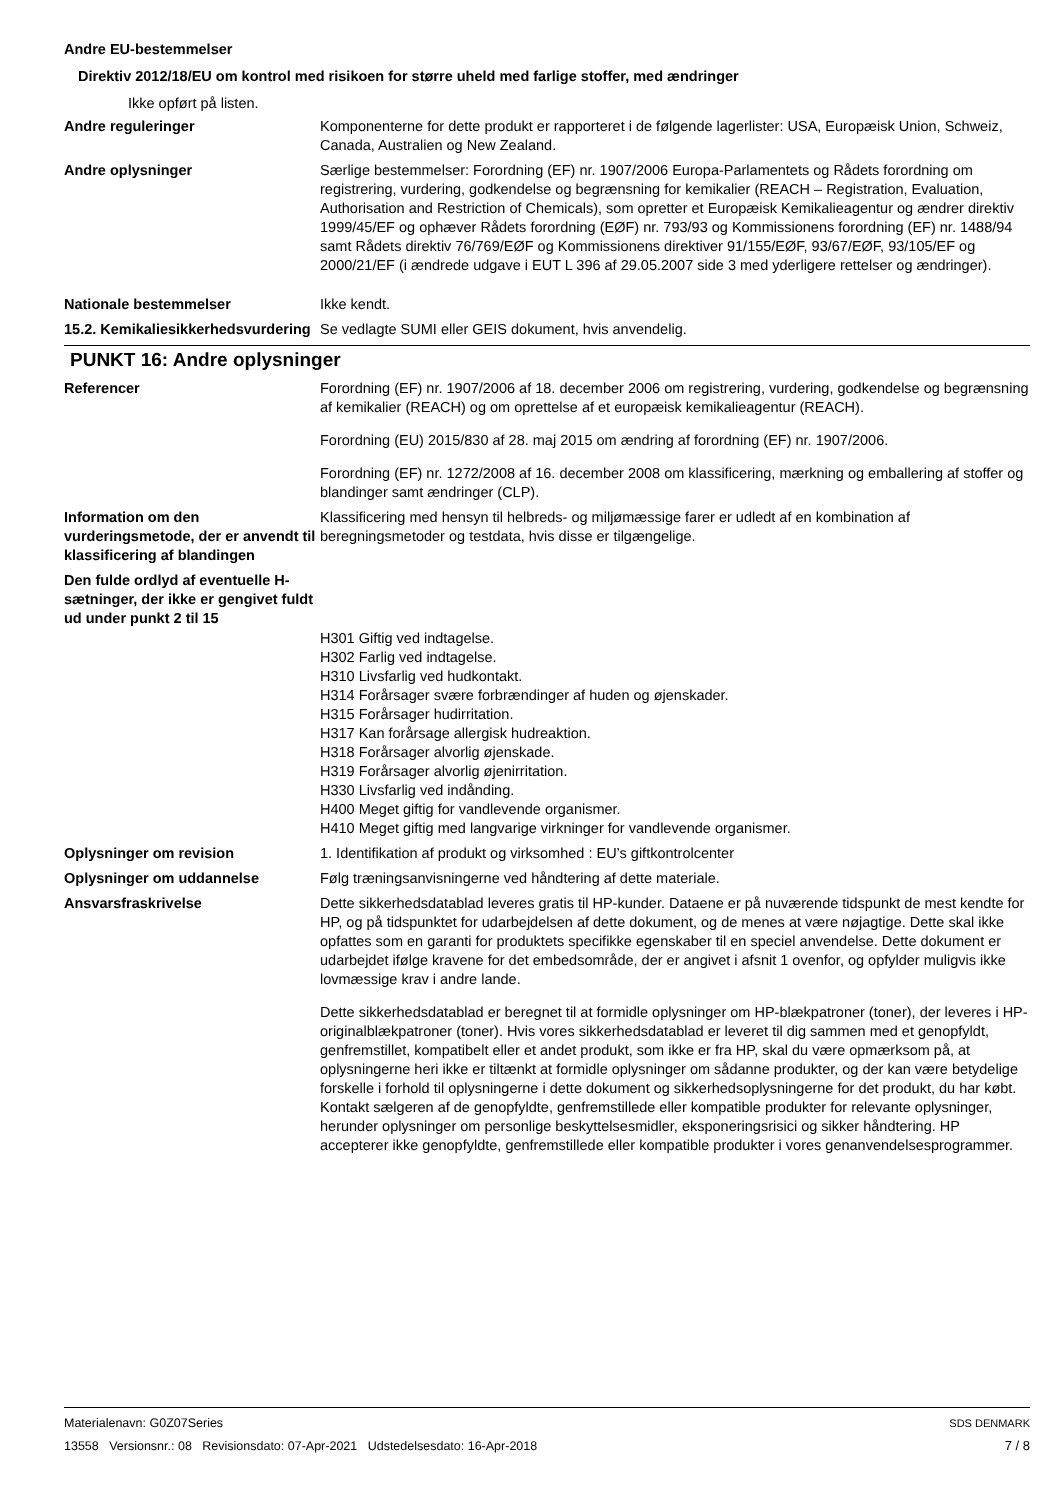Andre EU-bestemmelser
Direktiv 2012/18/EU om kontrol med risikoen for større uheld med farlige stoffer, med ændringer
Ikke opført på listen.
Andre reguleringer Komponenterne for dette produkt er rapporteret i de følgende lagerlister: USA, Europæisk Union, Schweiz, Canada, Australien og New Zealand.
Andre oplysninger Særlige bestemmelser: Forordning (EF) nr. 1907/2006 Europa-Parlamentets og Rådets forordning om registrering, vurdering, godkendelse og begrænsning for kemikalier (REACH – Registration, Evaluation, Authorisation and Restriction of Chemicals), som opretter et Europæisk Kemikalieagentur og ændrer direktiv 1999/45/EF og ophæver Rådets forordning (EØF) nr. 793/93 og Kommissionens forordning (EF) nr. 1488/94 samt Rådets direktiv 76/769/EØF og Kommissionens direktiver 91/155/EØF, 93/67/EØF, 93/105/EF og 2000/21/EF (i ændrede udgave i EUT L 396 af 29.05.2007 side 3 med yderligere rettelser og ændringer).
Nationale bestemmelser Ikke kendt.
15.2. Kemikaliesikkerhedsvurdering
Se vedlagte SUMI eller GEIS dokument, hvis anvendelig.
PUNKT 16: Andre oplysninger
Referencer Forordning (EF) nr. 1907/2006 af 18. december 2006 om registrering, vurdering, godkendelse og begrænsning af kemikalier (REACH) og om oprettelse af et europæisk kemikalieagentur (REACH).
Forordning (EU) 2015/830 af 28. maj 2015 om ændring af forordning (EF) nr. 1907/2006.
Forordning (EF) nr. 1272/2008 af 16. december 2008 om klassificering, mærkning og emballering af stoffer og blandinger samt ændringer (CLP).
Information om den vurderingsmetode, der er anvendt til klassificering af blandingen
Klassificering med hensyn til helbreds- og miljømæssige farer er udledt af en kombination af beregningsmetoder og testdata, hvis disse er tilgængelige.
Den fulde ordlyd af eventuelle H-sætninger, der ikke er gengivet fuldt ud under punkt 2 til 15
H301 Giftig ved indtagelse.
H302 Farlig ved indtagelse.
H310 Livsfarlig ved hudkontakt.
H314 Forårsager svære forbrændinger af huden og øjenskader.
H315 Forårsager hudirritation.
H317 Kan forårsage allergisk hudreaktion.
H318 Forårsager alvorlig øjenskade.
H319 Forårsager alvorlig øjenirritation.
H330 Livsfarlig ved indånding.
H400 Meget giftig for vandlevende organismer.
H410 Meget giftig med langvarige virkninger for vandlevende organismer.
Oplysninger om revision 1. Identifikation af produkt og virksomhed : EU’s giftkontrolcenter
Oplysninger om uddannelse Følg træningsanvisningerne ved håndtering af dette materiale.
Ansvarsfraskrivelse Dette sikkerhedsdatablad leveres gratis til HP-kunder. Dataene er på nuværende tidspunkt de mest kendte for HP, og på tidspunktet for udarbejdelsen af dette dokument, og de menes at være nøjagtige. Dette skal ikke opfattes som en garanti for produktets specifikke egenskaber til en speciel anvendelse. Dette dokument er udarbejdet ifølge kravene for det embedsområde, der er angivet i afsnit 1 ovenfor, og opfylder muligvis ikke lovmæssige krav i andre lande.
Dette sikkerhedsdatablad er beregnet til at formidle oplysninger om HP-blækpatroner (toner), der leveres i HP-originalblækpatroner (toner). Hvis vores sikkerhedsdatablad er leveret til dig sammen med et genopfyldt, genfremstillet, kompatibelt eller et andet produkt, som ikke er fra HP, skal du være opmærksom på, at oplysningerne heri ikke er tiltænkt at formidle oplysninger om sådanne produkter, og der kan være betydelige forskelle i forhold til oplysningerne i dette dokument og sikkerhedsoplysningerne for det produkt, du har købt. Kontakt sælgeren af de genopfyldte, genfremstillede eller kompatible produkter for relevante oplysninger, herunder oplysninger om personlige beskyttelsesmidler, eksponeringsrisici og sikker håndtering. HP accepterer ikke genopfyldte, genfremstillede eller kompatible produkter i vores genanvendelsesprogrammer.
Materialenavn: G0Z07Series
13558 Versionsnr.: 08 Revisionsdato: 07-Apr-2021 Udstedelsesdato: 16-Apr-2018
SDS DENMARK
7 / 8